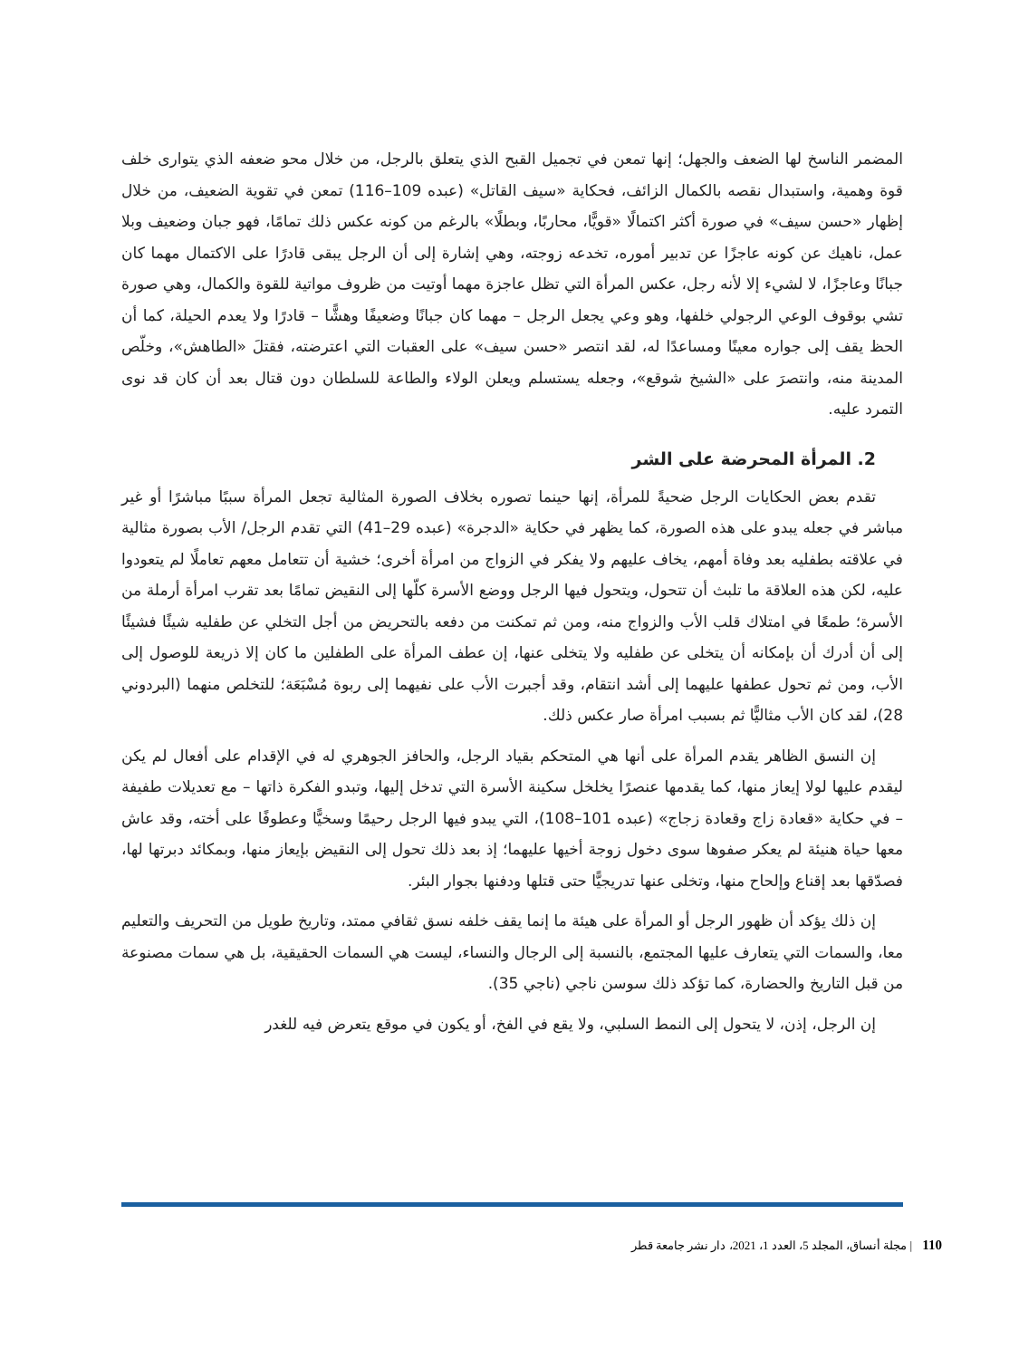المضمر الناسخ لها الضعف والجهل؛ إنها تمعن في تجميل القبح الذي يتعلق بالرجل، من خلال محو ضعفه الذي يتوارى خلف قوة وهمية، واستبدال نقصه بالكمال الزائف، فحكاية «سيف القاتل» (عبده 109–116) تمعن في تقوية الضعيف، من خلال إظهار «حسن سيف» في صورة أكثر اكتمالًا «قويًّا، محاربًا، وبطلًا» بالرغم من كونه عكس ذلك تمامًا، فهو جبان وضعيف وبلا عمل، ناهيك عن كونه عاجزًا عن تدبير أموره، تخدعه زوجته، وهي إشارة إلى أن الرجل يبقى قادرًا على الاكتمال مهما كان جبانًا وعاجزًا، لا لشيء إلا لأنه رجل، عكس المرأة التي تظل عاجزة مهما أوتيت من ظروف مواتية للقوة والكمال، وهي صورة تشي بوقوف الوعي الرجولي خلفها، وهو وعي يجعل الرجل – مهما كان جبانًا وضعيفًا وهشًّا – قادرًا ولا يعدم الحيلة، كما أن الحظ يقف إلى جواره معينًا ومساعدًا له، لقد انتصر «حسن سيف» على العقبات التي اعترضته، فقتلَ «الطاهش»، وخلّص المدينة منه، وانتصرَ على «الشيخ شوقع»، وجعله يستسلم ويعلن الولاء والطاعة للسلطان دون قتال بعد أن كان قد نوى التمرد عليه.
2. المرأة المحرضة على الشر
تقدم بعض الحكايات الرجل ضحيةً للمرأة، إنها حينما تصوره بخلاف الصورة المثالية تجعل المرأة سببًا مباشرًا أو غير مباشر في جعله يبدو على هذه الصورة، كما يظهر في حكاية «الدجرة» (عبده 29–41) التي تقدم الرجل/ الأب بصورة مثالية في علاقته بطفليه بعد وفاة أمهم، يخاف عليهم ولا يفكر في الزواج من امرأة أخرى؛ خشية أن تتعامل معهم تعاملًا لم يتعودوا عليه، لكن هذه العلاقة ما تلبث أن تتحول، ويتحول فيها الرجل ووضع الأسرة كلّها إلى النقيض تمامًا بعد تقرب امرأة أرملة من الأسرة؛ طمعًا في امتلاك قلب الأب والزواج منه، ومن ثم تمكنت من دفعه بالتحريض من أجل التخلي عن طفليه شيئًا فشيئًا إلى أن أدرك أن بإمكانه أن يتخلى عن طفليه ولا يتخلى عنها، إن عطف المرأة على الطفلين ما كان إلا ذريعة للوصول إلى الأب، ومن ثم تحول عطفها عليهما إلى أشد انتقام، وقد أجبرت الأب على نفيهما إلى ربوة مُسْبَعَة؛ للتخلص منهما (البردوني 28)، لقد كان الأب مثاليًّا ثم بسبب امرأة صار عكس ذلك.
إن النسق الظاهر يقدم المرأة على أنها هي المتحكم بقياد الرجل، والحافز الجوهري له في الإقدام على أفعال لم يكن ليقدم عليها لولا إيعاز منها، كما يقدمها عنصرًا يخلخل سكينة الأسرة التي تدخل إليها، وتبدو الفكرة ذاتها – مع تعديلات طفيفة – في حكاية «قعادة زاج وقعادة زجاج» (عبده 101–108)، التي يبدو فيها الرجل رحيمًا وسخيًّا وعطوفًا على أخته، وقد عاش معها حياة هنيئة لم يعكر صفوها سوى دخول زوجة أخيها عليهما؛ إذ بعد ذلك تحول إلى النقيض بإيعاز منها، وبمكائد دبرتها لها، فصدّقها بعد إقناع وإلحاح منها، وتخلى عنها تدريجيًّا حتى قتلها ودفنها بجوار البئر.
إن ذلك يؤكد أن ظهور الرجل أو المرأة على هيئة ما إنما يقف خلفه نسق ثقافي ممتد، وتاريخ طويل من التحريف والتعليم معا، والسمات التي يتعارف عليها المجتمع، بالنسبة إلى الرجال والنساء، ليست هي السمات الحقيقية، بل هي سمات مصنوعة من قبل التاريخ والحضارة، كما تؤكد ذلك سوسن ناجي (ناجي 35).
إن الرجل، إذن، لا يتحول إلى النمط السلبي، ولا يقع في الفخ، أو يكون في موقع يتعرض فيه للغدر
110 | مجلة أنساق، المجلد 5، العدد 1، 2021، دار نشر جامعة قطر